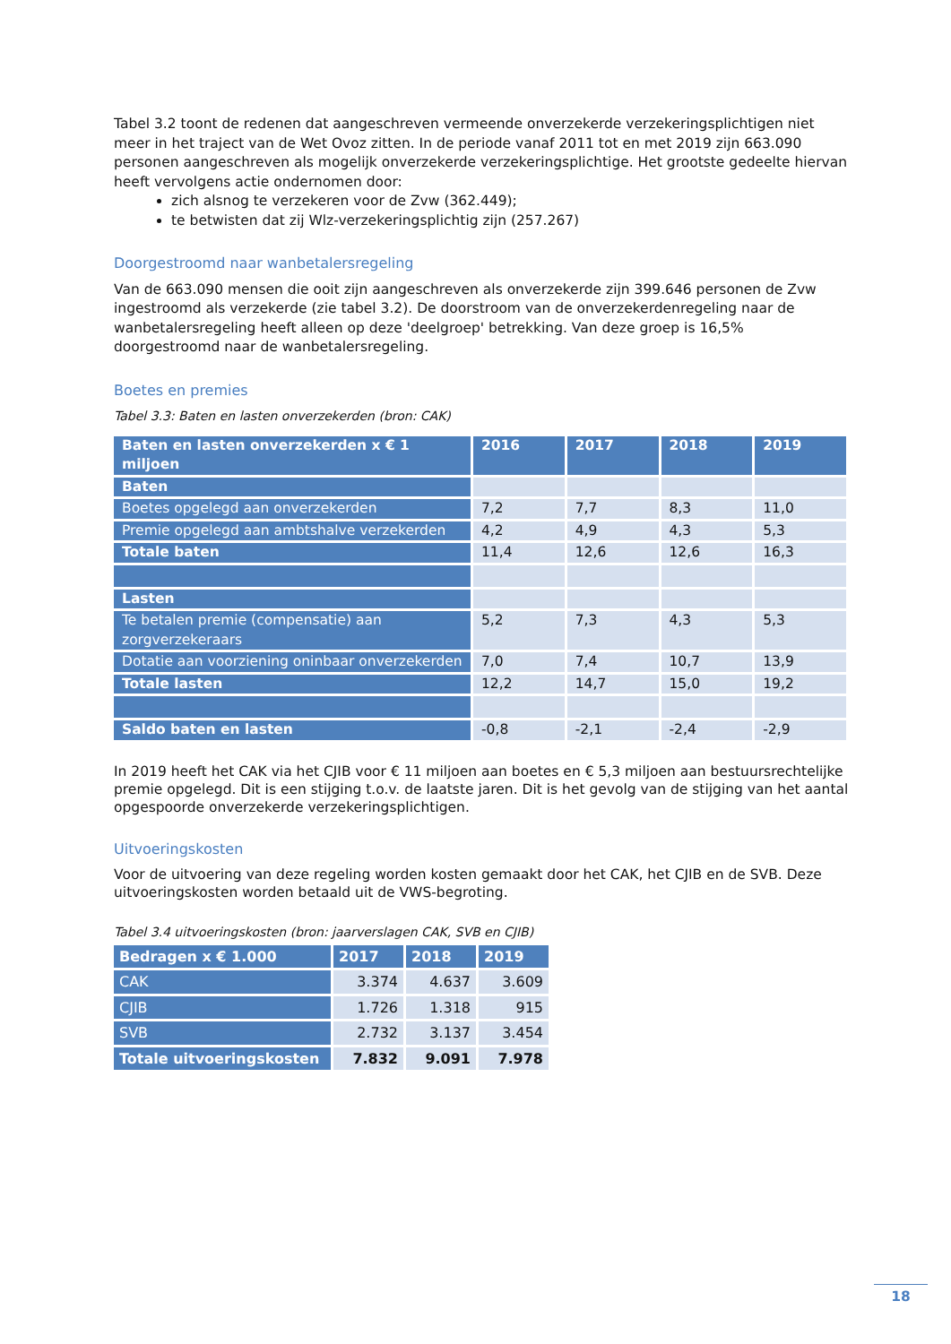Tabel 3.2 toont de redenen dat aangeschreven vermeende onverzekerde verzekeringsplichtigen niet meer in het traject van de Wet Ovoz zitten. In de periode vanaf 2011 tot en met 2019 zijn 663.090 personen aangeschreven als mogelijk onverzekerde verzekeringsplichtige. Het grootste gedeelte hiervan heeft vervolgens actie ondernomen door:
zich alsnog te verzekeren voor de Zvw (362.449);
te betwisten dat zij Wlz-verzekeringsplichtig zijn (257.267)
Doorgestroomd naar wanbetalersregeling
Van de 663.090 mensen die ooit zijn aangeschreven als onverzekerde zijn 399.646 personen de Zvw ingestroomd als verzekerde (zie tabel 3.2). De doorstroom van de onverzekerdenregeling naar de wanbetalersregeling heeft alleen op deze 'deelgroep' betrekking. Van deze groep is 16,5% doorgestroomd naar de wanbetalersregeling.
Boetes en premies
Tabel 3.3: Baten en lasten onverzekerden (bron: CAK)
| Baten en lasten onverzekerden x € 1 miljoen | 2016 | 2017 | 2018 | 2019 |
| --- | --- | --- | --- | --- |
| Baten | | | | |
| Boetes opgelegd aan onverzekerden | 7,2 | 7,7 | 8,3 | 11,0 |
| Premie opgelegd aan ambtshalve verzekerden | 4,2 | 4,9 | 4,3 | 5,3 |
| Totale baten | 11,4 | 12,6 | 12,6 | 16,3 |
| Lasten | | | | |
| Te betalen premie (compensatie) aan zorgverzekeraars | 5,2 | 7,3 | 4,3 | 5,3 |
| Dotatie aan voorziening oninbaar onverzekerden | 7,0 | 7,4 | 10,7 | 13,9 |
| Totale lasten | 12,2 | 14,7 | 15,0 | 19,2 |
| Saldo baten en lasten | -0,8 | -2,1 | -2,4 | -2,9 |
In 2019 heeft het CAK via het CJIB voor € 11 miljoen aan boetes en € 5,3 miljoen aan bestuursrechtelijke premie opgelegd. Dit is een stijging t.o.v. de laatste jaren. Dit is het gevolg van de stijging van het aantal opgespoorde onverzekerde verzekeringsplichtigen.
Uitvoeringskosten
Voor de uitvoering van deze regeling worden kosten gemaakt door het CAK, het CJIB en de SVB. Deze uitvoeringskosten worden betaald uit de VWS-begroting.
Tabel 3.4 uitvoeringskosten (bron: jaarverslagen CAK, SVB en CJIB)
| Bedragen x € 1.000 | 2017 | 2018 | 2019 |
| --- | --- | --- | --- |
| CAK | 3.374 | 4.637 | 3.609 |
| CJIB | 1.726 | 1.318 | 915 |
| SVB | 2.732 | 3.137 | 3.454 |
| Totale uitvoeringskosten | 7.832 | 9.091 | 7.978 |
18